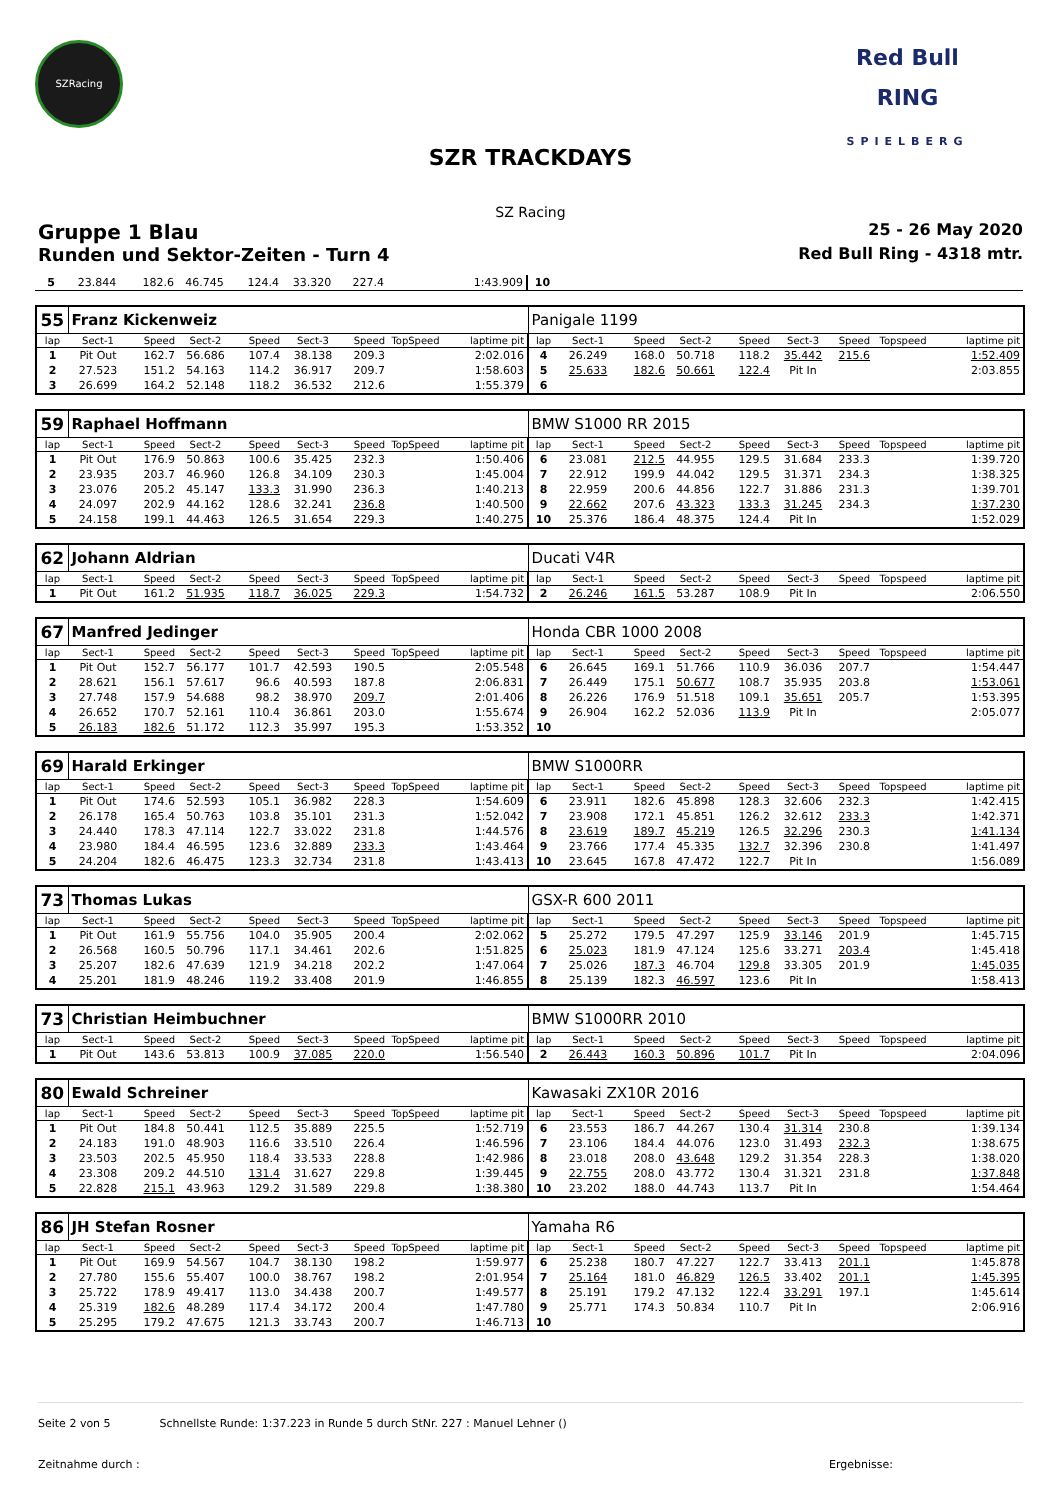SZRacing
Red Bull
RING
SPIELBERG
SZR TRACKDAYS
SZ Racing
Gruppe 1 Blau 25 - 26 May 2020
Runden und Sektor-Zeiten - Turn 4 Red Bull Ring - 4318 mtr.
| 5 | 23.844 | 182.6 | 46.745 | 124.4 | 33.320 | 227.4 | | 1:43.909 | 10 | | | | | | | | |
| 55 | Franz Kickenweiz | | | | | | | | Panigale 1199 | | | | | | | | |
| lap | Sect-1 | Speed | Sect-2 | Speed | Sect-3 | Speed | TopSpeed | laptime pit | lap | Sect-1 | Speed | Sect-2 | Speed | Sect-3 | Speed | Topspeed | laptime pit |
| 1 | Pit Out | 162.7 | 56.686 | 107.4 | 38.138 | 209.3 | | 2:02.016 | 4 | 26.249 | 168.0 | 50.718 | 118.2 | 35.442 | 215.6 | | 1:52.409 |
| 2 | 27.523 | 151.2 | 54.163 | 114.2 | 36.917 | 209.7 | | 1:58.603 | 5 | 25.633 | 182.6 | 50.661 | 122.4 | Pit In | | | 2:03.855 |
| 3 | 26.699 | 164.2 | 52.148 | 118.2 | 36.532 | 212.6 | | 1:55.379 | 6 | | | | | | | | |
| 59 | Raphael Hoffmann | | | | | | | | BMW S1000 RR 2015 | | | | | | | | |
| lap | Sect-1 | Speed | Sect-2 | Speed | Sect-3 | Speed | TopSpeed | laptime pit | lap | Sect-1 | Speed | Sect-2 | Speed | Sect-3 | Speed | Topspeed | laptime pit |
| 1 | Pit Out | 176.9 | 50.863 | 100.6 | 35.425 | 232.3 | | 1:50.406 | 6 | 23.081 | 212.5 | 44.955 | 129.5 | 31.684 | 233.3 | | 1:39.720 |
| 2 | 23.935 | 203.7 | 46.960 | 126.8 | 34.109 | 230.3 | | 1:45.004 | 7 | 22.912 | 199.9 | 44.042 | 129.5 | 31.371 | 234.3 | | 1:38.325 |
| 3 | 23.076 | 205.2 | 45.147 | 133.3 | 31.990 | 236.3 | | 1:40.213 | 8 | 22.959 | 200.6 | 44.856 | 122.7 | 31.886 | 231.3 | | 1:39.701 |
| 4 | 24.097 | 202.9 | 44.162 | 128.6 | 32.241 | 236.8 | | 1:40.500 | 9 | 22.662 | 207.6 | 43.323 | 133.3 | 31.245 | 234.3 | | 1:37.230 |
| 5 | 24.158 | 199.1 | 44.463 | 126.5 | 31.654 | 229.3 | | 1:40.275 | 10 | 25.376 | 186.4 | 48.375 | 124.4 | Pit In | | | 1:52.029 |
| 62 | Johann Aldrian | | | | | | | | Ducati V4R | | | | | | | | |
| lap | Sect-1 | Speed | Sect-2 | Speed | Sect-3 | Speed | TopSpeed | laptime pit | lap | Sect-1 | Speed | Sect-2 | Speed | Sect-3 | Speed | Topspeed | laptime pit |
| 1 | Pit Out | 161.2 | 51.935 | 118.7 | 36.025 | 229.3 | | 1:54.732 | 2 | 26.246 | 161.5 | 53.287 | 108.9 | Pit In | | | 2:06.550 |
| 67 | Manfred Jedinger | | | | | | | | Honda CBR 1000 2008 | | | | | | | | |
| lap | Sect-1 | Speed | Sect-2 | Speed | Sect-3 | Speed | TopSpeed | laptime pit | lap | Sect-1 | Speed | Sect-2 | Speed | Sect-3 | Speed | Topspeed | laptime pit |
| 1 | Pit Out | 152.7 | 56.177 | 101.7 | 42.593 | 190.5 | | 2:05.548 | 6 | 26.645 | 169.1 | 51.766 | 110.9 | 36.036 | 207.7 | | 1:54.447 |
| 2 | 28.621 | 156.1 | 57.617 | 96.6 | 40.593 | 187.8 | | 2:06.831 | 7 | 26.449 | 175.1 | 50.677 | 108.7 | 35.935 | 203.8 | | 1:53.061 |
| 3 | 27.748 | 157.9 | 54.688 | 98.2 | 38.970 | 209.7 | | 2:01.406 | 8 | 26.226 | 176.9 | 51.518 | 109.1 | 35.651 | 205.7 | | 1:53.395 |
| 4 | 26.652 | 170.7 | 52.161 | 110.4 | 36.861 | 203.0 | | 1:55.674 | 9 | 26.904 | 162.2 | 52.036 | 113.9 | Pit In | | | 2:05.077 |
| 5 | 26.183 | 182.6 | 51.172 | 112.3 | 35.997 | 195.3 | | 1:53.352 | 10 | | | | | | | | |
| 69 | Harald Erkinger | | | | | | | | BMW S1000RR | | | | | | | | |
| lap | Sect-1 | Speed | Sect-2 | Speed | Sect-3 | Speed | TopSpeed | laptime pit | lap | Sect-1 | Speed | Sect-2 | Speed | Sect-3 | Speed | Topspeed | laptime pit |
| 1 | Pit Out | 174.6 | 52.593 | 105.1 | 36.982 | 228.3 | | 1:54.609 | 6 | 23.911 | 182.6 | 45.898 | 128.3 | 32.606 | 232.3 | | 1:42.415 |
| 2 | 26.178 | 165.4 | 50.763 | 103.8 | 35.101 | 231.3 | | 1:52.042 | 7 | 23.908 | 172.1 | 45.851 | 126.2 | 32.612 | 233.3 | | 1:42.371 |
| 3 | 24.440 | 178.3 | 47.114 | 122.7 | 33.022 | 231.8 | | 1:44.576 | 8 | 23.619 | 189.7 | 45.219 | 126.5 | 32.296 | 230.3 | | 1:41.134 |
| 4 | 23.980 | 184.4 | 46.595 | 123.6 | 32.889 | 233.3 | | 1:43.464 | 9 | 23.766 | 177.4 | 45.335 | 132.7 | 32.396 | 230.8 | | 1:41.497 |
| 5 | 24.204 | 182.6 | 46.475 | 123.3 | 32.734 | 231.8 | | 1:43.413 | 10 | 23.645 | 167.8 | 47.472 | 122.7 | Pit In | | | 1:56.089 |
| 73 | Thomas Lukas | | | | | | | | GSX-R 600 2011 | | | | | | | | |
| lap | Sect-1 | Speed | Sect-2 | Speed | Sect-3 | Speed | TopSpeed | laptime pit | lap | Sect-1 | Speed | Sect-2 | Speed | Sect-3 | Speed | Topspeed | laptime pit |
| 1 | Pit Out | 161.9 | 55.756 | 104.0 | 35.905 | 200.4 | | 2:02.062 | 5 | 25.272 | 179.5 | 47.297 | 125.9 | 33.146 | 201.9 | | 1:45.715 |
| 2 | 26.568 | 160.5 | 50.796 | 117.1 | 34.461 | 202.6 | | 1:51.825 | 6 | 25.023 | 181.9 | 47.124 | 125.6 | 33.271 | 203.4 | | 1:45.418 |
| 3 | 25.207 | 182.6 | 47.639 | 121.9 | 34.218 | 202.2 | | 1:47.064 | 7 | 25.026 | 187.3 | 46.704 | 129.8 | 33.305 | 201.9 | | 1:45.035 |
| 4 | 25.201 | 181.9 | 48.246 | 119.2 | 33.408 | 201.9 | | 1:46.855 | 8 | 25.139 | 182.3 | 46.597 | 123.6 | Pit In | | | 1:58.413 |
| 73 | Christian Heimbuchner | | | | | | | | BMW S1000RR 2010 | | | | | | | | |
| lap | Sect-1 | Speed | Sect-2 | Speed | Sect-3 | Speed | TopSpeed | laptime pit | lap | Sect-1 | Speed | Sect-2 | Speed | Sect-3 | Speed | Topspeed | laptime pit |
| 1 | Pit Out | 143.6 | 53.813 | 100.9 | 37.085 | 220.0 | | 1:56.540 | 2 | 26.443 | 160.3 | 50.896 | 101.7 | Pit In | | | 2:04.096 |
| 80 | Ewald Schreiner | | | | | | | | Kawasaki ZX10R 2016 | | | | | | | | |
| lap | Sect-1 | Speed | Sect-2 | Speed | Sect-3 | Speed | TopSpeed | laptime pit | lap | Sect-1 | Speed | Sect-2 | Speed | Sect-3 | Speed | Topspeed | laptime pit |
| 1 | Pit Out | 184.8 | 50.441 | 112.5 | 35.889 | 225.5 | | 1:52.719 | 6 | 23.553 | 186.7 | 44.267 | 130.4 | 31.314 | 230.8 | | 1:39.134 |
| 2 | 24.183 | 191.0 | 48.903 | 116.6 | 33.510 | 226.4 | | 1:46.596 | 7 | 23.106 | 184.4 | 44.076 | 123.0 | 31.493 | 232.3 | | 1:38.675 |
| 3 | 23.503 | 202.5 | 45.950 | 118.4 | 33.533 | 228.8 | | 1:42.986 | 8 | 23.018 | 208.0 | 43.648 | 129.2 | 31.354 | 228.3 | | 1:38.020 |
| 4 | 23.308 | 209.2 | 44.510 | 131.4 | 31.627 | 229.8 | | 1:39.445 | 9 | 22.755 | 208.0 | 43.772 | 130.4 | 31.321 | 231.8 | | 1:37.848 |
| 5 | 22.828 | 215.1 | 43.963 | 129.2 | 31.589 | 229.8 | | 1:38.380 | 10 | 23.202 | 188.0 | 44.743 | 113.7 | Pit In | | | 1:54.464 |
| 86 | JH Stefan Rosner | | | | | | | | Yamaha R6 | | | | | | | | |
| lap | Sect-1 | Speed | Sect-2 | Speed | Sect-3 | Speed | TopSpeed | laptime pit | lap | Sect-1 | Speed | Sect-2 | Speed | Sect-3 | Speed | Topspeed | laptime pit |
| 1 | Pit Out | 169.9 | 54.567 | 104.7 | 38.130 | 198.2 | | 1:59.977 | 6 | 25.238 | 180.7 | 47.227 | 122.7 | 33.413 | 201.1 | | 1:45.878 |
| 2 | 27.780 | 155.6 | 55.407 | 100.0 | 38.767 | 198.2 | | 2:01.954 | 7 | 25.164 | 181.0 | 46.829 | 126.5 | 33.402 | 201.1 | | 1:45.395 |
| 3 | 25.722 | 178.9 | 49.417 | 113.0 | 34.438 | 200.7 | | 1:49.577 | 8 | 25.191 | 179.2 | 47.132 | 122.4 | 33.291 | 197.1 | | 1:45.614 |
| 4 | 25.319 | 182.6 | 48.289 | 117.4 | 34.172 | 200.4 | | 1:47.780 | 9 | 25.771 | 174.3 | 50.834 | 110.7 | Pit In | | | 2:06.916 |
| 5 | 25.295 | 179.2 | 47.675 | 121.3 | 33.743 | 200.7 | | 1:46.713 | 10 | | | | | | | | |
Seite 2 von 5 Schnellste Runde: 1:37.223 in Runde 5 durch StNr. 227 : Manuel Lehner ()
Zeitnahme durch : Ergebnisse: